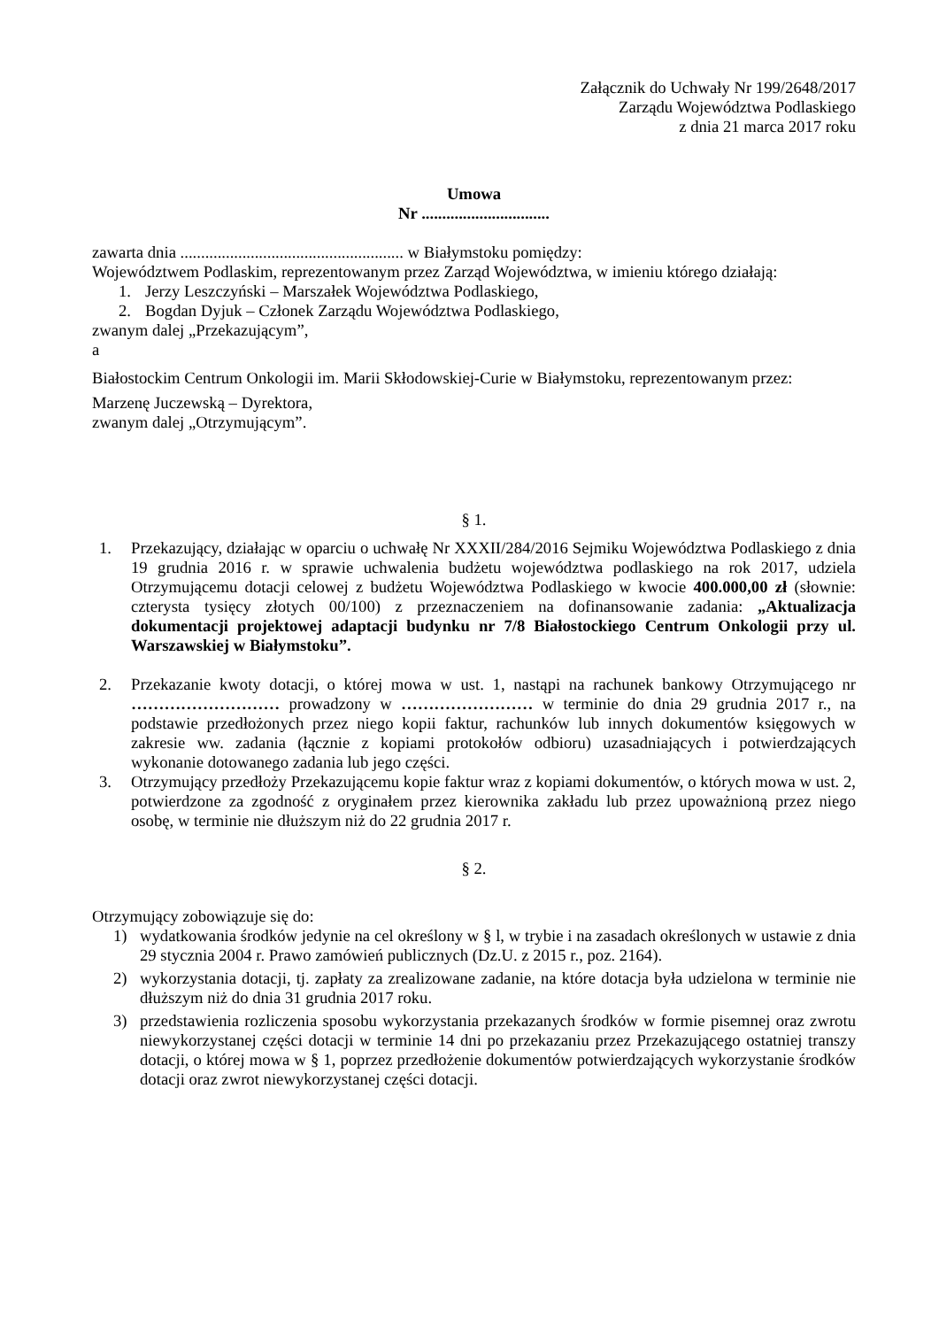Załącznik do Uchwały Nr 199/2648/2017
Zarządu Województwa Podlaskiego
z dnia 21 marca 2017 roku
Umowa
Nr ...............................
zawarta dnia ...................................................... w Białymstoku pomiędzy:
Województwem Podlaskim, reprezentowanym przez Zarząd Województwa, w imieniu którego działają:
1. Jerzy Leszczyński – Marszałek Województwa Podlaskiego,
2. Bogdan Dyjuk – Członek Zarządu Województwa Podlaskiego,
zwanym dalej „Przekazującym”,
a
Białostockim Centrum Onkologii im. Marii Skłodowskiej-Curie w Białymstoku, reprezentowanym przez:
Marzenę Juczewską – Dyrektora,
zwanym dalej „Otrzymującym”.
§ 1.
1. Przekazujący, działając w oparciu o uchwałę Nr XXXII/284/2016 Sejmiku Województwa Podlaskiego z dnia 19 grudnia 2016 r. w sprawie uchwalenia budżetu województwa podlaskiego na rok 2017, udziela Otrzymującemu dotacji celowej z budżetu Województwa Podlaskiego w kwocie 400.000,00 zł (słownie: czterysta tysięcy złotych 00/100) z przeznaczeniem na dofinansowanie zadania: „Aktualizacja dokumentacji projektowej adaptacji budynku nr 7/8 Białostockiego Centrum Onkologii przy ul. Warszawskiej w Białymstoku”.
2. Przekazanie kwoty dotacji, o której mowa w ust. 1, nastąpi na rachunek bankowy Otrzymującego nr ……………………… prowadzony w …………………… w terminie do dnia 29 grudnia 2017 r., na podstawie przedłożonych przez niego kopii faktur, rachunków lub innych dokumentów księgowych w zakresie ww. zadania (łącznie z kopiami protokołów odbioru) uzasadniających i potwierdzających wykonanie dotowanego zadania lub jego części.
3. Otrzymujący przedłoży Przekazującemu kopie faktur wraz z kopiami dokumentów, o których mowa w ust. 2, potwierdzone za zgodność z oryginałem przez kierownika zakładu lub przez upoważnioną przez niego osobę, w terminie nie dłuższym niż do 22 grudnia 2017 r.
§ 2.
Otrzymujący zobowiązuje się do:
1) wydatkowania środków jedynie na cel określony w § l, w trybie i na zasadach określonych w ustawie z dnia 29 stycznia 2004 r. Prawo zamówień publicznych (Dz.U. z 2015 r., poz. 2164).
2) wykorzystania dotacji, tj. zapłaty za zrealizowane zadanie, na które dotacja była udzielona w terminie nie dłuższym niż do dnia 31 grudnia 2017 roku.
3) przedstawienia rozliczenia sposobu wykorzystania przekazanych środków w formie pisemnej oraz zwrotu niewykorzystanej części dotacji w terminie 14 dni po przekazaniu przez Przekazującego ostatniej transzy dotacji, o której mowa w § 1, poprzez przedłożenie dokumentów potwierdzających wykorzystanie środków dotacji oraz zwrot niewykorzystanej części dotacji.